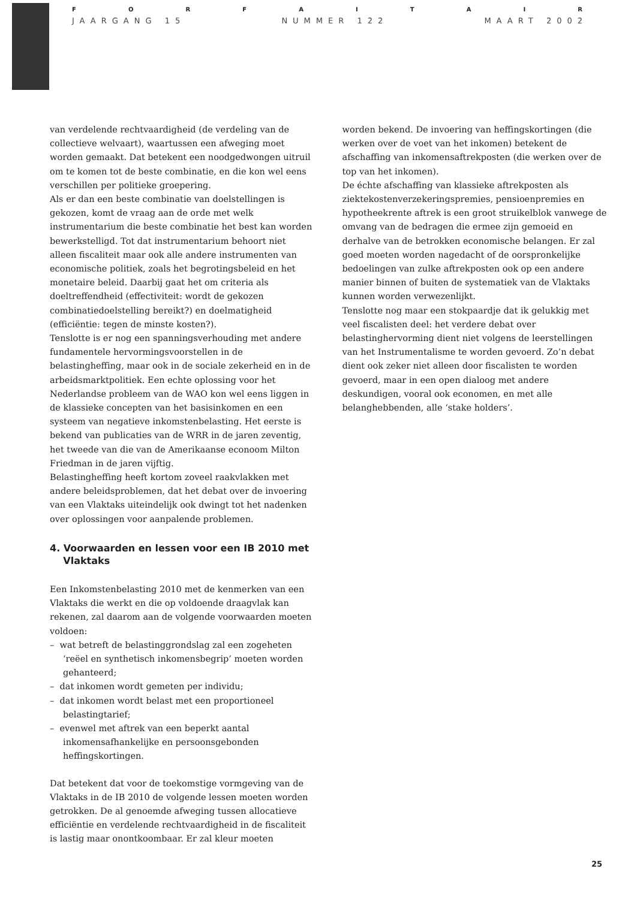FORFAITAIR
JAARGANG 15 NUMMER 122 MAART 2002
van verdelende rechtvaardigheid (de verdeling van de collectieve welvaart), waartussen een afweging moet worden gemaakt. Dat betekent een noodgedwongen uitruil om te komen tot de beste combinatie, en die kon wel eens verschillen per politieke groepering.
Als er dan een beste combinatie van doelstellingen is gekozen, komt de vraag aan de orde met welk instrumentarium die beste combinatie het best kan worden bewerkstelligd. Tot dat instrumentarium behoort niet alleen fiscaliteit maar ook alle andere instrumenten van economische politiek, zoals het begrotingsbeleid en het monetaire beleid. Daarbij gaat het om criteria als doeltreffendheid (effectiviteit: wordt de gekozen combinatiedoelstelling bereikt?) en doelmatigheid (efficiëntie: tegen de minste kosten?).
Tenslotte is er nog een spanningsverhouding met andere fundamentele hervormingsvoorstellen in de belastingheffing, maar ook in de sociale zekerheid en in de arbeidsmarktpolitiek. Een echte oplossing voor het Nederlandse probleem van de WAO kon wel eens liggen in de klassieke concepten van het basisinkomen en een systeem van negatieve inkomstenbelasting. Het eerste is bekend van publicaties van de WRR in de jaren zeventig, het tweede van die van de Amerikaanse econoom Milton Friedman in de jaren vijftig.
Belastingheffing heeft kortom zoveel raakvlakken met andere beleidsproblemen, dat het debat over de invoering van een Vlaktaks uiteindelijk ook dwingt tot het nadenken over oplossingen voor aanpalende problemen.
4. Voorwaarden en lessen voor een IB 2010 met
Vlaktaks
Een Inkomstenbelasting 2010 met de kenmerken van een Vlaktaks die werkt en die op voldoende draagvlak kan rekenen, zal daarom aan de volgende voorwaarden moeten voldoen:
– wat betreft de belastinggrondslag zal een zogeheten ‘reëel en synthetisch inkomensbegrip’ moeten worden gehanteerd;
– dat inkomen wordt gemeten per individu;
– dat inkomen wordt belast met een proportioneel belastingtarief;
– evenwel met aftrek van een beperkt aantal inkomensafhankelijke en persoonsgebonden heffingskortingen.
Dat betekent dat voor de toekomstige vormgeving van de Vlaktaks in de IB 2010 de volgende lessen moeten worden getrokken. De al genoemde afweging tussen allocatieve efficiëntie en verdelende rechtvaardigheid in de fiscaliteit is lastig maar onontkoombaar. Er zal kleur moeten
worden bekend. De invoering van heffingskortingen (die werken over de voet van het inkomen) betekent de afschaffing van inkomensaftrekposten (die werken over de top van het inkomen).
De échte afschaffing van klassieke aftrekposten als ziektekostenverzekeringspremies, pensioenpremies en hypotheekrente aftrek is een groot struikelblok vanwege de omvang van de bedragen die ermee zijn gemoeid en derhalve van de betrokken economische belangen. Er zal goed moeten worden nagedacht of de oorspronkelijke bedoelingen van zulke aftrekposten ook op een andere manier binnen of buiten de systematiek van de Vlaktaks kunnen worden verwezenlijkt.
Tenslotte nog maar een stokpaardje dat ik gelukkig met veel fiscalisten deel: het verdere debat over belastinghervorming dient niet volgens de leerstellingen van het Instrumentalisme te worden gevoerd. Zo’n debat dient ook zeker niet alleen door fiscalisten te worden gevoerd, maar in een open dialoog met andere deskundigen, vooral ook economen, en met alle belanghebbenden, alle ‘stake holders’.
25